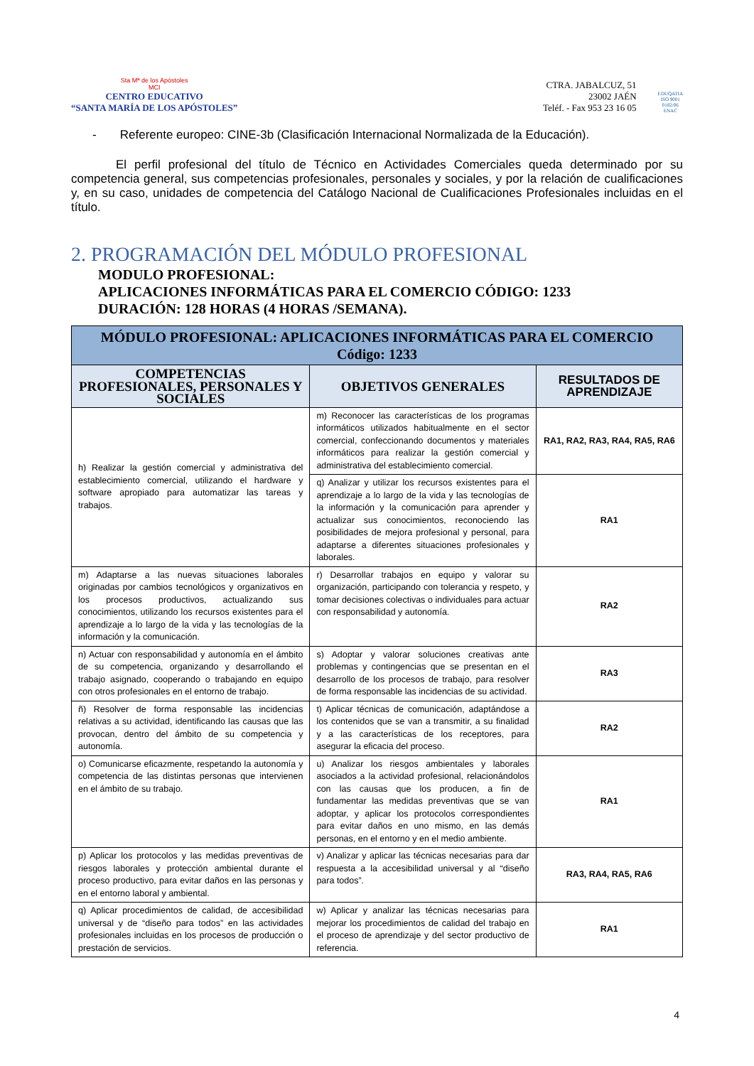Sta Mª de los Apóstoles
MCI
CENTRO EDUCATIVO
“SANTA MARÍA DE LOS APÓSTOLES”
CTRA. JABALCUZ, 51
23002 JAÉN
Teléf. - Fax 953 23 16 05
EDUQATIA
ISO 9001
0182/06
ENAC
- Referente europeo: CINE-3b (Clasificación Internacional Normalizada de la Educación).
El perfil profesional del título de Técnico en Actividades Comerciales queda determinado por su competencia general, sus competencias profesionales, personales y sociales, y por la relación de cualificaciones y, en su caso, unidades de competencia del Catálogo Nacional de Cualificaciones Profesionales incluidas en el título.
2. PROGRAMACIÓN DEL MÓDULO PROFESIONAL
MODULO PROFESIONAL:
APLICACIONES INFORMÁTICAS PARA EL COMERCIO CÓDIGO: 1233
DURACIÓN: 128 HORAS (4 HORAS /SEMANA).
| MÓDULO PROFESIONAL: APLICACIONES INFORMÁTICAS PARA EL COMERCIO Código: 1233 | | |
| --- | --- | --- |
| COMPETENCIAS PROFESIONALES, PERSONALES Y SOCIALES | OBJETIVOS GENERALES | RESULTADOS DE APRENDIZAJE |
| h) Realizar la gestión comercial y administrativa del establecimiento comercial, utilizando el hardware y software apropiado para automatizar las tareas y trabajos. | m) Reconocer las características de los programas informáticos utilizados habitualmente en el sector comercial, confeccionando documentos y materiales informáticos para realizar la gestión comercial y administrativa del establecimiento comercial. | RA1, RA2, RA3, RA4, RA5, RA6 |
| | q) Analizar y utilizar los recursos existentes para el aprendizaje a lo largo de la vida y las tecnologías de la información y la comunicación para aprender y actualizar sus conocimientos, reconociendo las posibilidades de mejora profesional y personal, para adaptarse a diferentes situaciones profesionales y laborales. | RA1 |
| m) Adaptarse a las nuevas situaciones laborales originadas por cambios tecnológicos y organizativos en los procesos productivos, actualizando sus conocimientos, utilizando los recursos existentes para el aprendizaje a lo largo de la vida y las tecnologías de la información y la comunicación. | r) Desarrollar trabajos en equipo y valorar su organización, participando con tolerancia y respeto, y tomar decisiones colectivas o individuales para actuar con responsabilidad y autonomía. | RA2 |
| n) Actuar con responsabilidad y autonomía en el ámbito de su competencia, organizando y desarrollando el trabajo asignado, cooperando o trabajando en equipo con otros profesionales en el entorno de trabajo. | s) Adoptar y valorar soluciones creativas ante problemas y contingencias que se presentan en el desarrollo de los procesos de trabajo, para resolver de forma responsable las incidencias de su actividad. | RA3 |
| ñ) Resolver de forma responsable las incidencias relativas a su actividad, identificando las causas que las provocan, dentro del ámbito de su competencia y autonomía. | t) Aplicar técnicas de comunicación, adaptándose a los contenidos que se van a transmitir, a su finalidad y a las características de los receptores, para asegurar la eficacia del proceso. | RA2 |
| o) Comunicarse eficazmente, respetando la autonomía y competencia de las distintas personas que intervienen en el ámbito de su trabajo. | u) Analizar los riesgos ambientales y laborales asociados a la actividad profesional, relacionándolos con las causas que los producen, a fin de fundamentar las medidas preventivas que se van adoptar, y aplicar los protocolos correspondientes para evitar daños en uno mismo, en las demás personas, en el entorno y en el medio ambiente. | RA1 |
| p) Aplicar los protocolos y las medidas preventivas de riesgos laborales y protección ambiental durante el proceso productivo, para evitar daños en las personas y en el entorno laboral y ambiental. | v) Analizar y aplicar las técnicas necesarias para dar respuesta a la accesibilidad universal y al “diseño para todos”. | RA3, RA4, RA5, RA6 |
| q) Aplicar procedimientos de calidad, de accesibilidad universal y de “diseño para todos” en las actividades profesionales incluidas en los procesos de producción o prestación de servicios. | w) Aplicar y analizar las técnicas necesarias para mejorar los procedimientos de calidad del trabajo en el proceso de aprendizaje y del sector productivo de referencia. | RA1 |
4